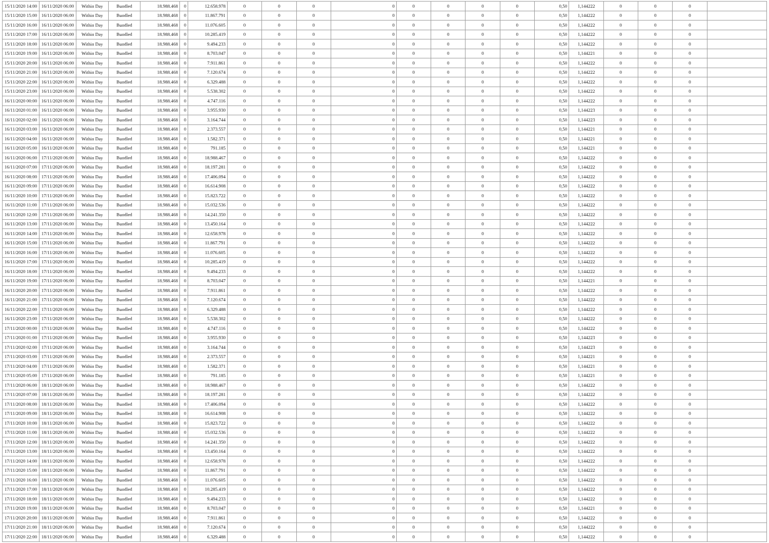| 15/11/2020 14:00 | 16/11/2020 06:00 | Within Day | Bundled | 18.988.468 | 0 | 12.658.978 | 0 | 0 | 0 | 0 | 0 | 0 | 0 | 0 | 0,50 | 1,144222 | 0 | 0 | 0 | |
| 15/11/2020 15:00 | 16/11/2020 06:00 | Within Day | Bundled | 18.988.468 | 0 | 11.867.791 | 0 | 0 | 0 | 0 | 0 | 0 | 0 | 0 | 0,50 | 1,144222 | 0 | 0 | 0 | |
| 15/11/2020 16:00 | 16/11/2020 06:00 | Within Day | Bundled | 18.988.468 | 0 | 11.076.605 | 0 | 0 | 0 | 0 | 0 | 0 | 0 | 0 | 0,50 | 1,144222 | 0 | 0 | 0 | |
| 15/11/2020 17:00 | 16/11/2020 06:00 | Within Day | Bundled | 18.988.468 | 0 | 10.285.419 | 0 | 0 | 0 | 0 | 0 | 0 | 0 | 0 | 0,50 | 1,144222 | 0 | 0 | 0 | |
| 15/11/2020 18:00 | 16/11/2020 06:00 | Within Day | Bundled | 18.988.468 | 0 | 9.494.233 | 0 | 0 | 0 | 0 | 0 | 0 | 0 | 0 | 0,50 | 1,144222 | 0 | 0 | 0 | |
| 15/11/2020 19:00 | 16/11/2020 06:00 | Within Day | Bundled | 18.988.468 | 0 | 8.703.047 | 0 | 0 | 0 | 0 | 0 | 0 | 0 | 0 | 0,50 | 1,144221 | 0 | 0 | 0 | |
| 15/11/2020 20:00 | 16/11/2020 06:00 | Within Day | Bundled | 18.988.468 | 0 | 7.911.861 | 0 | 0 | 0 | 0 | 0 | 0 | 0 | 0 | 0,50 | 1,144222 | 0 | 0 | 0 | |
| 15/11/2020 21:00 | 16/11/2020 06:00 | Within Day | Bundled | 18.988.468 | 0 | 7.120.674 | 0 | 0 | 0 | 0 | 0 | 0 | 0 | 0 | 0,50 | 1,144222 | 0 | 0 | 0 | |
| 15/11/2020 22:00 | 16/11/2020 06:00 | Within Day | Bundled | 18.988.468 | 0 | 6.329.488 | 0 | 0 | 0 | 0 | 0 | 0 | 0 | 0 | 0,50 | 1,144222 | 0 | 0 | 0 | |
| 15/11/2020 23:00 | 16/11/2020 06:00 | Within Day | Bundled | 18.988.468 | 0 | 5.538.302 | 0 | 0 | 0 | 0 | 0 | 0 | 0 | 0 | 0,50 | 1,144222 | 0 | 0 | 0 | |
| 16/11/2020 00:00 | 16/11/2020 06:00 | Within Day | Bundled | 18.988.468 | 0 | 4.747.116 | 0 | 0 | 0 | 0 | 0 | 0 | 0 | 0 | 0,50 | 1,144222 | 0 | 0 | 0 | |
| 16/11/2020 01:00 | 16/11/2020 06:00 | Within Day | Bundled | 18.988.468 | 0 | 3.955.930 | 0 | 0 | 0 | 0 | 0 | 0 | 0 | 0 | 0,50 | 1,144223 | 0 | 0 | 0 | |
| 16/11/2020 02:00 | 16/11/2020 06:00 | Within Day | Bundled | 18.988.468 | 0 | 3.164.744 | 0 | 0 | 0 | 0 | 0 | 0 | 0 | 0 | 0,50 | 1,144223 | 0 | 0 | 0 | |
| 16/11/2020 03:00 | 16/11/2020 06:00 | Within Day | Bundled | 18.988.468 | 0 | 2.373.557 | 0 | 0 | 0 | 0 | 0 | 0 | 0 | 0 | 0,50 | 1,144221 | 0 | 0 | 0 | |
| 16/11/2020 04:00 | 16/11/2020 06:00 | Within Day | Bundled | 18.988.468 | 0 | 1.582.371 | 0 | 0 | 0 | 0 | 0 | 0 | 0 | 0 | 0,50 | 1,144221 | 0 | 0 | 0 | |
| 16/11/2020 05:00 | 16/11/2020 06:00 | Within Day | Bundled | 18.988.468 | 0 | 791.185 | 0 | 0 | 0 | 0 | 0 | 0 | 0 | 0 | 0,50 | 1,144221 | 0 | 0 | 0 | |
| 16/11/2020 06:00 | 17/11/2020 06:00 | Within Day | Bundled | 18.988.468 | 0 | 18.988.467 | 0 | 0 | 0 | 0 | 0 | 0 | 0 | 0 | 0,50 | 1,144222 | 0 | 0 | 0 | |
| 16/11/2020 07:00 | 17/11/2020 06:00 | Within Day | Bundled | 18.988.468 | 0 | 18.197.281 | 0 | 0 | 0 | 0 | 0 | 0 | 0 | 0 | 0,50 | 1,144222 | 0 | 0 | 0 | |
| 16/11/2020 08:00 | 17/11/2020 06:00 | Within Day | Bundled | 18.988.468 | 0 | 17.406.094 | 0 | 0 | 0 | 0 | 0 | 0 | 0 | 0 | 0,50 | 1,144222 | 0 | 0 | 0 | |
| 16/11/2020 09:00 | 17/11/2020 06:00 | Within Day | Bundled | 18.988.468 | 0 | 16.614.908 | 0 | 0 | 0 | 0 | 0 | 0 | 0 | 0 | 0,50 | 1,144222 | 0 | 0 | 0 | |
| 16/11/2020 10:00 | 17/11/2020 06:00 | Within Day | Bundled | 18.988.468 | 0 | 15.823.722 | 0 | 0 | 0 | 0 | 0 | 0 | 0 | 0 | 0,50 | 1,144222 | 0 | 0 | 0 | |
| 16/11/2020 11:00 | 17/11/2020 06:00 | Within Day | Bundled | 18.988.468 | 0 | 15.032.536 | 0 | 0 | 0 | 0 | 0 | 0 | 0 | 0 | 0,50 | 1,144222 | 0 | 0 | 0 | |
| 16/11/2020 12:00 | 17/11/2020 06:00 | Within Day | Bundled | 18.988.468 | 0 | 14.241.350 | 0 | 0 | 0 | 0 | 0 | 0 | 0 | 0 | 0,50 | 1,144222 | 0 | 0 | 0 | |
| 16/11/2020 13:00 | 17/11/2020 06:00 | Within Day | Bundled | 18.988.468 | 0 | 13.450.164 | 0 | 0 | 0 | 0 | 0 | 0 | 0 | 0 | 0,50 | 1,144222 | 0 | 0 | 0 | |
| 16/11/2020 14:00 | 17/11/2020 06:00 | Within Day | Bundled | 18.988.468 | 0 | 12.658.978 | 0 | 0 | 0 | 0 | 0 | 0 | 0 | 0 | 0,50 | 1,144222 | 0 | 0 | 0 | |
| 16/11/2020 15:00 | 17/11/2020 06:00 | Within Day | Bundled | 18.988.468 | 0 | 11.867.791 | 0 | 0 | 0 | 0 | 0 | 0 | 0 | 0 | 0,50 | 1,144222 | 0 | 0 | 0 | |
| 16/11/2020 16:00 | 17/11/2020 06:00 | Within Day | Bundled | 18.988.468 | 0 | 11.076.605 | 0 | 0 | 0 | 0 | 0 | 0 | 0 | 0 | 0,50 | 1,144222 | 0 | 0 | 0 | |
| 16/11/2020 17:00 | 17/11/2020 06:00 | Within Day | Bundled | 18.988.468 | 0 | 10.285.419 | 0 | 0 | 0 | 0 | 0 | 0 | 0 | 0 | 0,50 | 1,144222 | 0 | 0 | 0 | |
| 16/11/2020 18:00 | 17/11/2020 06:00 | Within Day | Bundled | 18.988.468 | 0 | 9.494.233 | 0 | 0 | 0 | 0 | 0 | 0 | 0 | 0 | 0,50 | 1,144222 | 0 | 0 | 0 | |
| 16/11/2020 19:00 | 17/11/2020 06:00 | Within Day | Bundled | 18.988.468 | 0 | 8.703.047 | 0 | 0 | 0 | 0 | 0 | 0 | 0 | 0 | 0,50 | 1,144221 | 0 | 0 | 0 | |
| 16/11/2020 20:00 | 17/11/2020 06:00 | Within Day | Bundled | 18.988.468 | 0 | 7.911.861 | 0 | 0 | 0 | 0 | 0 | 0 | 0 | 0 | 0,50 | 1,144222 | 0 | 0 | 0 | |
| 16/11/2020 21:00 | 17/11/2020 06:00 | Within Day | Bundled | 18.988.468 | 0 | 7.120.674 | 0 | 0 | 0 | 0 | 0 | 0 | 0 | 0 | 0,50 | 1,144222 | 0 | 0 | 0 | |
| 16/11/2020 22:00 | 17/11/2020 06:00 | Within Day | Bundled | 18.988.468 | 0 | 6.329.488 | 0 | 0 | 0 | 0 | 0 | 0 | 0 | 0 | 0,50 | 1,144222 | 0 | 0 | 0 | |
| 16/11/2020 23:00 | 17/11/2020 06:00 | Within Day | Bundled | 18.988.468 | 0 | 5.538.302 | 0 | 0 | 0 | 0 | 0 | 0 | 0 | 0 | 0,50 | 1,144222 | 0 | 0 | 0 | |
| 17/11/2020 00:00 | 17/11/2020 06:00 | Within Day | Bundled | 18.988.468 | 0 | 4.747.116 | 0 | 0 | 0 | 0 | 0 | 0 | 0 | 0 | 0,50 | 1,144222 | 0 | 0 | 0 | |
| 17/11/2020 01:00 | 17/11/2020 06:00 | Within Day | Bundled | 18.988.468 | 0 | 3.955.930 | 0 | 0 | 0 | 0 | 0 | 0 | 0 | 0 | 0,50 | 1,144223 | 0 | 0 | 0 | |
| 17/11/2020 02:00 | 17/11/2020 06:00 | Within Day | Bundled | 18.988.468 | 0 | 3.164.744 | 0 | 0 | 0 | 0 | 0 | 0 | 0 | 0 | 0,50 | 1,144223 | 0 | 0 | 0 | |
| 17/11/2020 03:00 | 17/11/2020 06:00 | Within Day | Bundled | 18.988.468 | 0 | 2.373.557 | 0 | 0 | 0 | 0 | 0 | 0 | 0 | 0 | 0,50 | 1,144221 | 0 | 0 | 0 | |
| 17/11/2020 04:00 | 17/11/2020 06:00 | Within Day | Bundled | 18.988.468 | 0 | 1.582.371 | 0 | 0 | 0 | 0 | 0 | 0 | 0 | 0 | 0,50 | 1,144221 | 0 | 0 | 0 | |
| 17/11/2020 05:00 | 17/11/2020 06:00 | Within Day | Bundled | 18.988.468 | 0 | 791.185 | 0 | 0 | 0 | 0 | 0 | 0 | 0 | 0 | 0,50 | 1,144221 | 0 | 0 | 0 | |
| 17/11/2020 06:00 | 18/11/2020 06:00 | Within Day | Bundled | 18.988.468 | 0 | 18.988.467 | 0 | 0 | 0 | 0 | 0 | 0 | 0 | 0 | 0,50 | 1,144222 | 0 | 0 | 0 | |
| 17/11/2020 07:00 | 18/11/2020 06:00 | Within Day | Bundled | 18.988.468 | 0 | 18.197.281 | 0 | 0 | 0 | 0 | 0 | 0 | 0 | 0 | 0,50 | 1,144222 | 0 | 0 | 0 | |
| 17/11/2020 08:00 | 18/11/2020 06:00 | Within Day | Bundled | 18.988.468 | 0 | 17.406.094 | 0 | 0 | 0 | 0 | 0 | 0 | 0 | 0 | 0,50 | 1,144222 | 0 | 0 | 0 | |
| 17/11/2020 09:00 | 18/11/2020 06:00 | Within Day | Bundled | 18.988.468 | 0 | 16.614.908 | 0 | 0 | 0 | 0 | 0 | 0 | 0 | 0 | 0,50 | 1,144222 | 0 | 0 | 0 | |
| 17/11/2020 10:00 | 18/11/2020 06:00 | Within Day | Bundled | 18.988.468 | 0 | 15.823.722 | 0 | 0 | 0 | 0 | 0 | 0 | 0 | 0 | 0,50 | 1,144222 | 0 | 0 | 0 | |
| 17/11/2020 11:00 | 18/11/2020 06:00 | Within Day | Bundled | 18.988.468 | 0 | 15.032.536 | 0 | 0 | 0 | 0 | 0 | 0 | 0 | 0 | 0,50 | 1,144222 | 0 | 0 | 0 | |
| 17/11/2020 12:00 | 18/11/2020 06:00 | Within Day | Bundled | 18.988.468 | 0 | 14.241.350 | 0 | 0 | 0 | 0 | 0 | 0 | 0 | 0 | 0,50 | 1,144222 | 0 | 0 | 0 | |
| 17/11/2020 13:00 | 18/11/2020 06:00 | Within Day | Bundled | 18.988.468 | 0 | 13.450.164 | 0 | 0 | 0 | 0 | 0 | 0 | 0 | 0 | 0,50 | 1,144222 | 0 | 0 | 0 | |
| 17/11/2020 14:00 | 18/11/2020 06:00 | Within Day | Bundled | 18.988.468 | 0 | 12.658.978 | 0 | 0 | 0 | 0 | 0 | 0 | 0 | 0 | 0,50 | 1,144222 | 0 | 0 | 0 | |
| 17/11/2020 15:00 | 18/11/2020 06:00 | Within Day | Bundled | 18.988.468 | 0 | 11.867.791 | 0 | 0 | 0 | 0 | 0 | 0 | 0 | 0 | 0,50 | 1,144222 | 0 | 0 | 0 | |
| 17/11/2020 16:00 | 18/11/2020 06:00 | Within Day | Bundled | 18.988.468 | 0 | 11.076.605 | 0 | 0 | 0 | 0 | 0 | 0 | 0 | 0 | 0,50 | 1,144222 | 0 | 0 | 0 | |
| 17/11/2020 17:00 | 18/11/2020 06:00 | Within Day | Bundled | 18.988.468 | 0 | 10.285.419 | 0 | 0 | 0 | 0 | 0 | 0 | 0 | 0 | 0,50 | 1,144222 | 0 | 0 | 0 | |
| 17/11/2020 18:00 | 18/11/2020 06:00 | Within Day | Bundled | 18.988.468 | 0 | 9.494.233 | 0 | 0 | 0 | 0 | 0 | 0 | 0 | 0 | 0,50 | 1,144222 | 0 | 0 | 0 | |
| 17/11/2020 19:00 | 18/11/2020 06:00 | Within Day | Bundled | 18.988.468 | 0 | 8.703.047 | 0 | 0 | 0 | 0 | 0 | 0 | 0 | 0 | 0,50 | 1,144221 | 0 | 0 | 0 | |
| 17/11/2020 20:00 | 18/11/2020 06:00 | Within Day | Bundled | 18.988.468 | 0 | 7.911.861 | 0 | 0 | 0 | 0 | 0 | 0 | 0 | 0 | 0,50 | 1,144222 | 0 | 0 | 0 | |
| 17/11/2020 21:00 | 18/11/2020 06:00 | Within Day | Bundled | 18.988.468 | 0 | 7.120.674 | 0 | 0 | 0 | 0 | 0 | 0 | 0 | 0 | 0,50 | 1,144222 | 0 | 0 | 0 | |
| 17/11/2020 22:00 | 18/11/2020 06:00 | Within Day | Bundled | 18.988.468 | 0 | 6.329.488 | 0 | 0 | 0 | 0 | 0 | 0 | 0 | 0 | 0,50 | 1,144222 | 0 | 0 | 0 | |